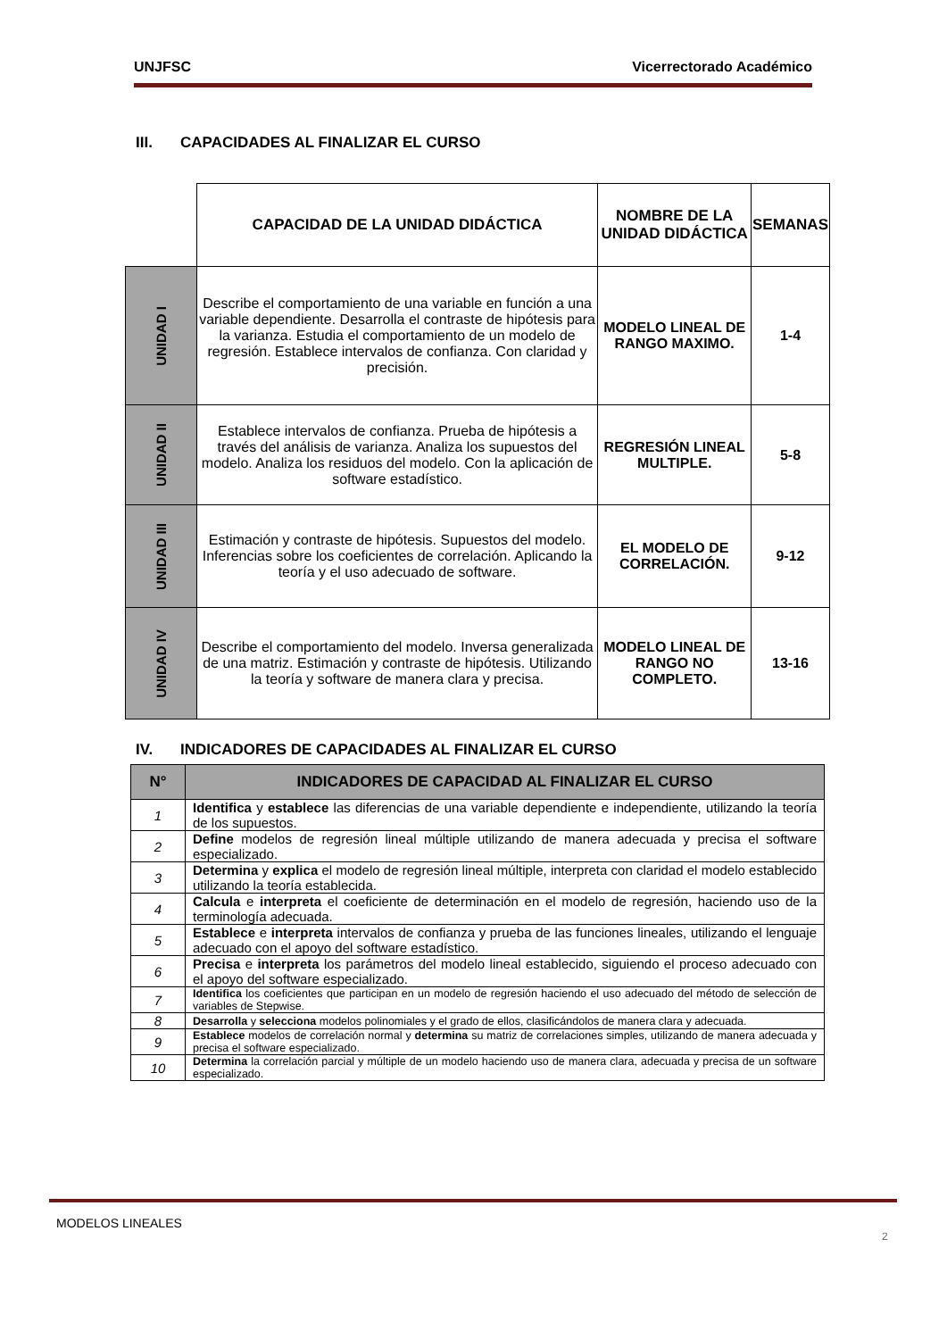UNJFSC Vicerrectorado Académico
III. CAPACIDADES AL FINALIZAR EL CURSO
| | CAPACIDAD DE LA UNIDAD DIDÁCTICA | NOMBRE DE LA UNIDAD DIDÁCTICA | SEMANAS |
| UNIDAD I | Describe el comportamiento de una variable en función a una variable dependiente. Desarrolla el contraste de hipótesis para la varianza. Estudia el comportamiento de un modelo de regresión. Establece intervalos de confianza. Con claridad y precisión. | MODELO LINEAL DE RANGO MAXIMO. | 1-4 |
| UNIDAD II | Establece intervalos de confianza. Prueba de hipótesis a través del análisis de varianza. Analiza los supuestos del modelo. Analiza los residuos del modelo. Con la aplicación de software estadístico. | REGRESIÓN LINEAL MULTIPLE. | 5-8 |
| UNIDAD III | Estimación y contraste de hipótesis. Supuestos del modelo. Inferencias sobre los coeficientes de correlación. Aplicando la teoría y el uso adecuado de software. | EL MODELO DE CORRELACIÓN. | 9-12 |
| UNIDAD IV | Describe el comportamiento del modelo. Inversa generalizada de una matriz. Estimación y contraste de hipótesis. Utilizando la teoría y software de manera clara y precisa. | MODELO LINEAL DE RANGO NO COMPLETO. | 13-16 |
IV. INDICADORES DE CAPACIDADES AL FINALIZAR EL CURSO
| N° | INDICADORES DE CAPACIDAD AL FINALIZAR EL CURSO |
| --- | --- |
| 1 | Identifica y establece las diferencias de una variable dependiente e independiente, utilizando la teoría de los supuestos. |
| 2 | Define modelos de regresión lineal múltiple utilizando de manera adecuada y precisa el software especializado. |
| 3 | Determina y explica el modelo de regresión lineal múltiple, interpreta con claridad el modelo establecido utilizando la teoría establecida. |
| 4 | Calcula e interpreta el coeficiente de determinación en el modelo de regresión, haciendo uso de la terminología adecuada. |
| 5 | Establece e interpreta intervalos de confianza y prueba de las funciones lineales, utilizando el lenguaje adecuado con el apoyo del software estadístico. |
| 6 | Precisa e interpreta los parámetros del modelo lineal establecido, siguiendo el proceso adecuado con el apoyo del software especializado. |
| 7 | Identifica los coeficientes que participan en un modelo de regresión haciendo el uso adecuado del método de selección de variables de Stepwise. |
| 8 | Desarrolla y selecciona modelos polinomiales y el grado de ellos, clasificándolos de manera clara y adecuada. |
| 9 | Establece modelos de correlación normal y determina su matriz de correlaciones simples, utilizando de manera adecuada y precisa el software especializado. |
| 10 | Determina la correlación parcial y múltiple de un modelo haciendo uso de manera clara, adecuada y precisa de un software especializado. |
MODELOS LINEALES
2